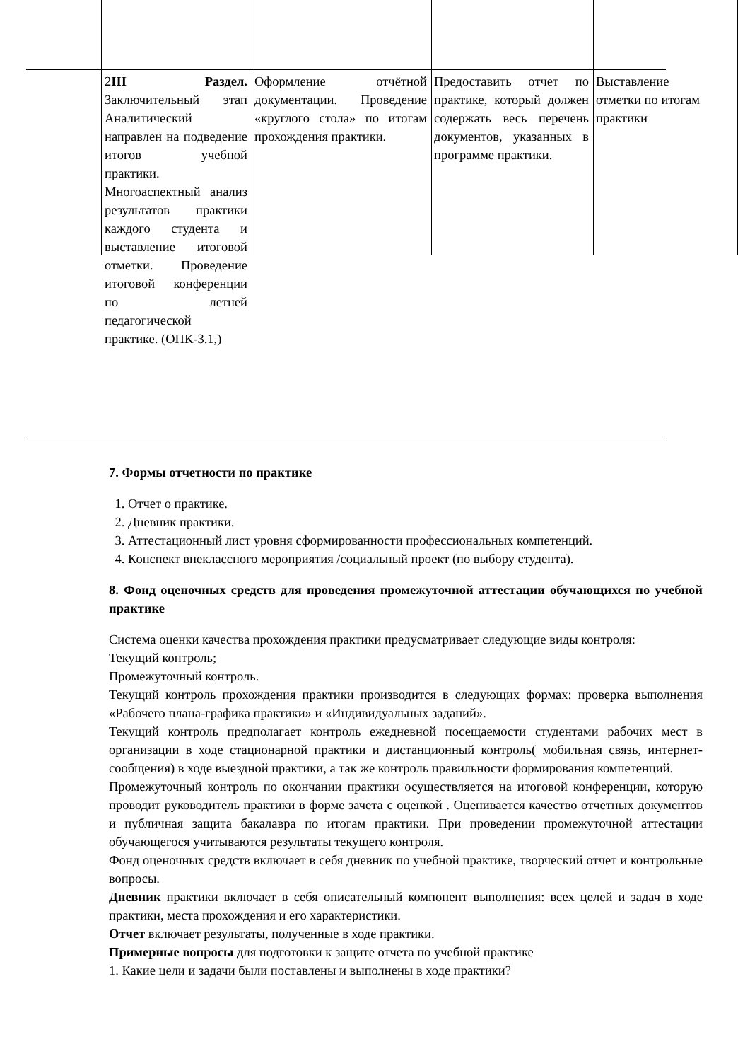| 2 III Раздел. Заключительный этап Аналитический направлен на подведение итогов учебной практики. Многоаспектный анализ результатов практики каждого студента и выставление итоговой отметки. Проведение итоговой конференции по летней педагогической практике. (ОПК-3.1,) | Оформление отчётной документации. Проведение «круглого стола» по итогам прохождения практики. | Предоставить отчет по практике, который должен содержать весь перечень документов, указанных в программе практики. | Выставление отметки по итогам практики |
7. Формы отчетности по практике
1. Отчет о практике.
2. Дневник практики.
3. Аттестационный лист уровня сформированности профессиональных компетенций.
4. Конспект внеклассного мероприятия /социальный проект (по выбору студента).
8. Фонд оценочных средств для проведения промежуточной аттестации обучающихся по учебной практике
Система оценки качества прохождения практики предусматривает следующие виды контроля:
Текущий контроль;
Промежуточный контроль.
Текущий контроль прохождения практики производится в следующих формах: проверка выполнения «Рабочего плана-графика практики» и «Индивидуальных заданий».
Текущий контроль предполагает контроль ежедневной посещаемости студентами рабочих мест в организации в ходе стационарной практики и дистанционный контроль( мобильная связь, интернет- сообщения) в ходе выездной практики, а так же контроль правильности формирования компетенций.
Промежуточный контроль по окончании практики осуществляется на итоговой конференции, которую проводит руководитель практики в форме зачета с оценкой . Оценивается качество отчетных документов и публичная защита бакалавра по итогам практики. При проведении промежуточной аттестации обучающегося учитываются результаты текущего контроля.
Фонд оценочных средств включает в себя дневник по учебной практике, творческий отчет и контрольные вопросы.
Дневник практики включает в себя описательный компонент выполнения: всех целей и задач в ходе практики, места прохождения и его характеристики.
Отчет включает результаты, полученные в ходе практики.
Примерные вопросы для подготовки к защите отчета по учебной практике
1. Какие цели и задачи были поставлены и выполнены в ходе практики?